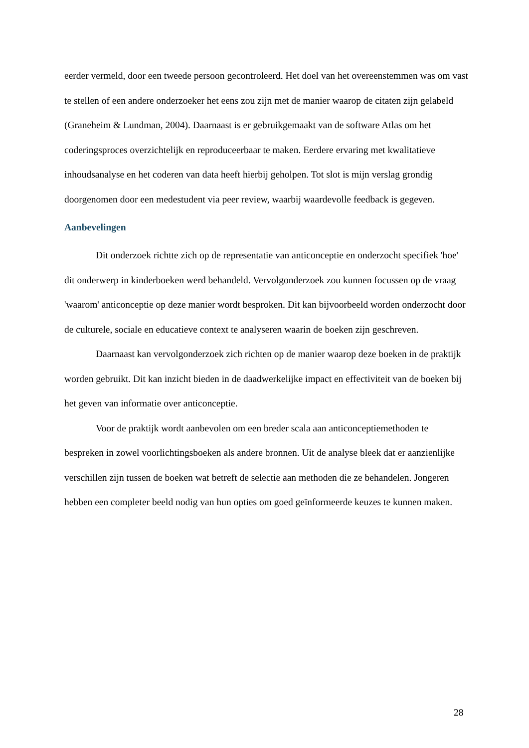eerder vermeld, door een tweede persoon gecontroleerd. Het doel van het overeenstemmen was om vast te stellen of een andere onderzoeker het eens zou zijn met de manier waarop de citaten zijn gelabeld (Graneheim & Lundman, 2004). Daarnaast is er gebruikgemaakt van de software Atlas om het coderingsproces overzichtelijk en reproduceerbaar te maken. Eerdere ervaring met kwalitatieve inhoudsanalyse en het coderen van data heeft hierbij geholpen. Tot slot is mijn verslag grondig doorgenomen door een medestudent via peer review, waarbij waardevolle feedback is gegeven.
Aanbevelingen
Dit onderzoek richtte zich op de representatie van anticonceptie en onderzocht specifiek 'hoe' dit onderwerp in kinderboeken werd behandeld. Vervolgonderzoek zou kunnen focussen op de vraag 'waarom' anticonceptie op deze manier wordt besproken. Dit kan bijvoorbeeld worden onderzocht door de culturele, sociale en educatieve context te analyseren waarin de boeken zijn geschreven.
Daarnaast kan vervolgonderzoek zich richten op de manier waarop deze boeken in de praktijk worden gebruikt. Dit kan inzicht bieden in de daadwerkelijke impact en effectiviteit van de boeken bij het geven van informatie over anticonceptie.
Voor de praktijk wordt aanbevolen om een breder scala aan anticonceptiemethoden te bespreken in zowel voorlichtingsboeken als andere bronnen. Uit de analyse bleek dat er aanzienlijke verschillen zijn tussen de boeken wat betreft de selectie aan methoden die ze behandelen. Jongeren hebben een completer beeld nodig van hun opties om goed geïnformeerde keuzes te kunnen maken.
28